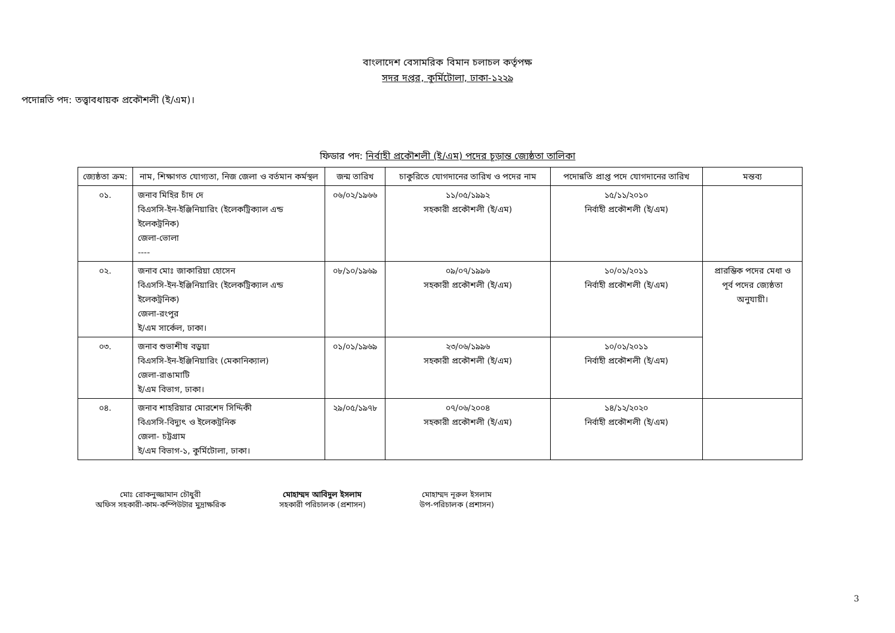বাংলাদেশ বেসামরিক বিমান চলাচল কর্তৃপক্ষ
সদর দপ্তর, কুর্মিটোলা, ঢাকা-১২২৯
পদোন্নতি পদ: তত্ত্বাবধায়ক প্রকৌশলী (ই/এম)।
ফিডার পদ: নির্বাহী প্রকৌশলী (ই/এম) পদের চূড়ান্ত জ্যেষ্ঠতা তালিকা
| জ্যেষ্ঠতা ক্রম: | নাম, শিক্ষাগত যোগ্যতা, নিজ জেলা ও বর্তমান কর্মস্থল | জন্ম তারিখ | চাকুরিতে যোগদানের তারিখ ও পদের নাম | পদোন্নতি প্রাপ্ত পদে যোগদানের তারিখ | মন্তব্য |
| --- | --- | --- | --- | --- | --- |
| ০১. | জনাব মিহির চাঁদ দে বিএসসি-ইন-ইঞ্জিনিয়ারিং (ইলেকট্রিক্যাল এন্ড ইলেকট্রনিক) জেলা-ভোলা ---- | ০৬/০২/১৯৬৬ | ১১/০৫/১৯৯২ সহকারী প্রকৌশলী (ই/এম) | ১৫/১১/২০১০ নির্বাহী প্রকৌশলী (ই/এম) | |
| ০২. | জনাব মোঃ জাকারিয়া হোসেন বিএসসি-ইন-ইঞ্জিনিয়ারিং (ইলেকট্রিক্যাল এন্ড ইলেকট্রনিক) জেলা-রংপুর ই/এম সার্কেল, ঢাকা। | ০৮/১০/১৯৬৯ | ০৯/০৭/১৯৯৬ সহকারী প্রকৌশলী (ই/এম) | ১০/০১/২০১১ নির্বাহী প্রকৌশলী (ই/এম) | প্রারম্ভিক পদের মেধা ও পূর্ব পদের জ্যেষ্ঠতা অনুযায়ী। |
| ০৩. | জনাব শুভাশীষ বড়ুয়া বিএসসি-ইন-ইঞ্জিনিয়ারিং (মেকানিক্যাল) জেলা-রাঙামাটি ই/এম বিভাগ, ঢাকা। | ০১/০১/১৯৬৯ | ২৩/০৬/১৯৯৬ সহকারী প্রকৌশলী (ই/এম) | ১০/০১/২০১১ নির্বাহী প্রকৌশলী (ই/এম) | |
| ০৪. | জনাব শাহরিয়ার মোরশেদ সিদ্দিকী বিএসসি-বিদ্যুৎ ও ইলেকট্রনিক জেলা- চট্টগ্রাম ই/এম বিভাগ-১, কুর্মিটোলা, ঢাকা। | ২৯/০৫/১৯৭৮ | ০৭/০৬/২০০৪ সহকারী প্রকৌশলী (ই/এম) | ১৪/১২/২০২০ নির্বাহী প্রকৌশলী (ই/এম) | |
মোঃ রোকনুজ্জামান চৌধুরী
অফিস সহকারী-কাম-কম্পিউটার মুদ্রাক্ষরিক
মোহাম্মদ আবিদুল ইসলাম
সহকারী পরিচালক (প্রশাসন)
মোহাম্মদ নূরুল ইসলাম
উপ-পরিচালক (প্রশাসন)
3